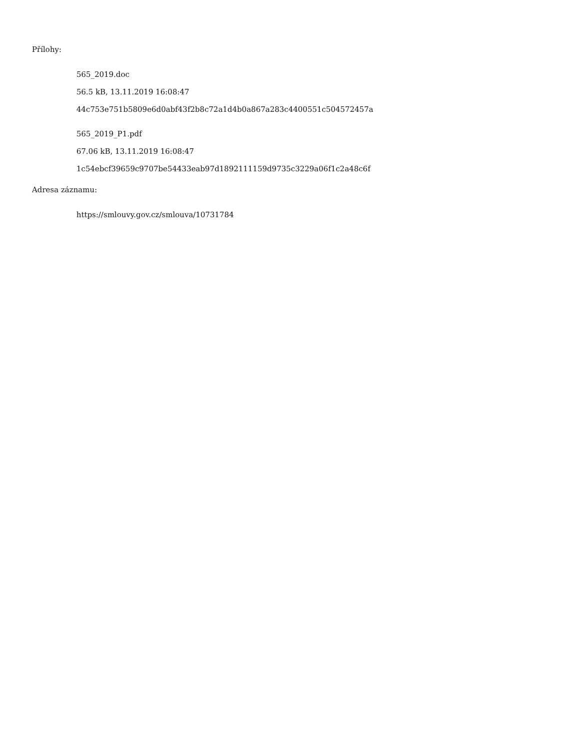Přílohy:
565_2019.doc
56.5 kB, 13.11.2019 16:08:47
44c753e751b5809e6d0abf43f2b8c72a1d4b0a867a283c4400551c504572457a
565_2019_P1.pdf
67.06 kB, 13.11.2019 16:08:47
1c54ebcf39659c9707be54433eab97d1892111159d9735c3229a06f1c2a48c6f
Adresa záznamu:
https://smlouvy.gov.cz/smlouva/10731784